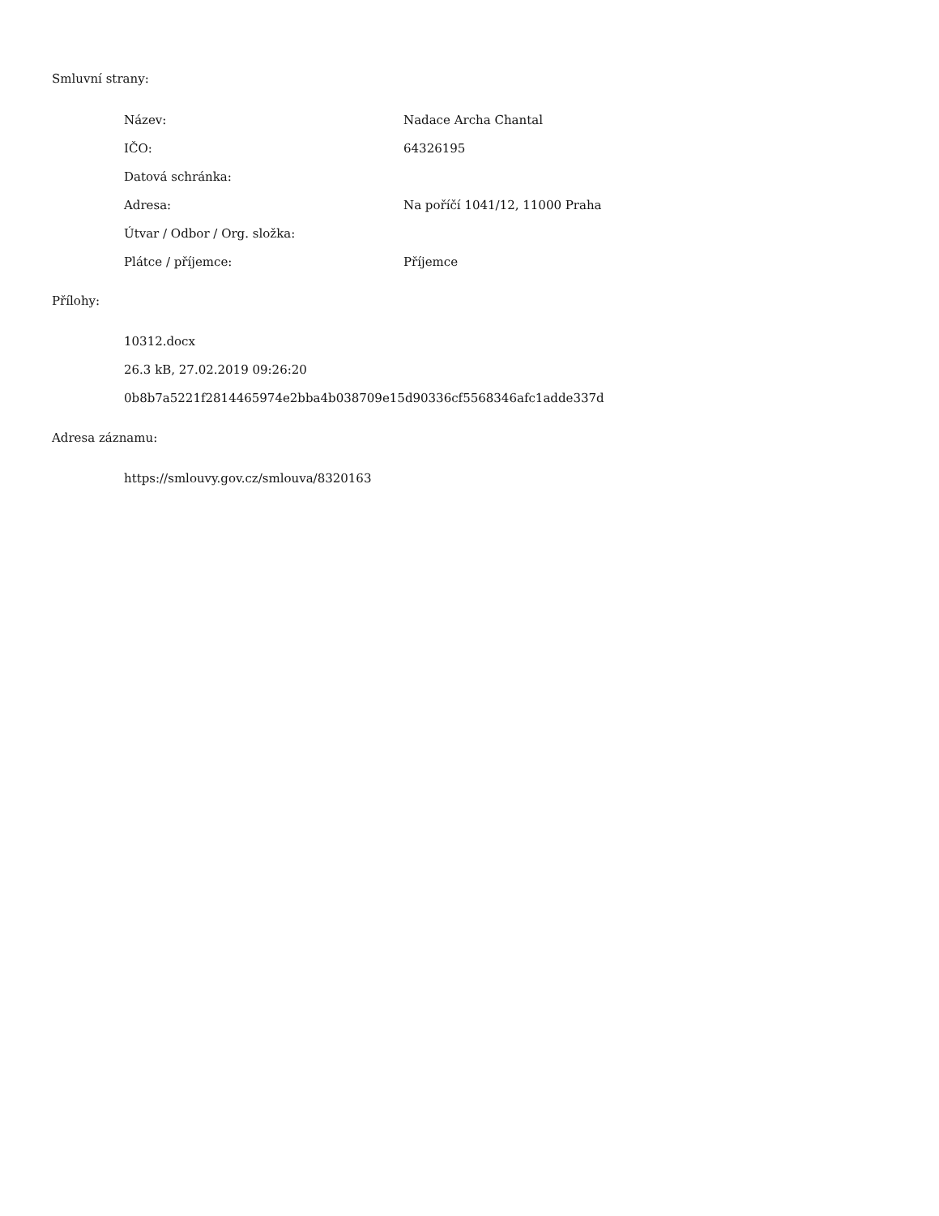Smluvní strany:
| Název: | Nadace Archa Chantal |
| IČO: | 64326195 |
| Datová schránka: | |
| Adresa: | Na poříčí 1041/12, 11000 Praha |
| Útvar / Odbor / Org. složka: | |
| Plátce / příjemce: | Příjemce |
Přílohy:
10312.docx
26.3 kB, 27.02.2019 09:26:20
0b8b7a5221f2814465974e2bba4b038709e15d90336cf5568346afc1adde337d
Adresa záznamu:
https://smlouvy.gov.cz/smlouva/8320163